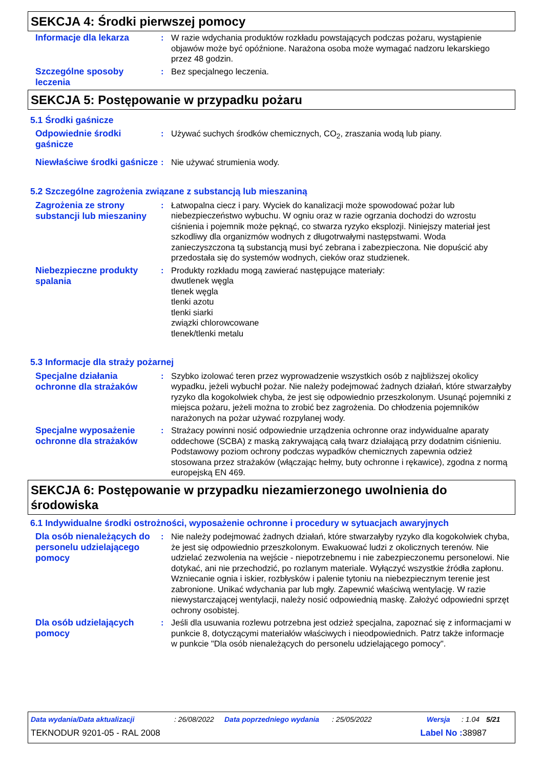SEKCJA 4: Środki pierwszej pomocy
Informacje dla lekarza
: W razie wdychania produktów rozkładu powstających podczas pożaru, wystąpienie objawów może być opóźnione. Narażona osoba może wymagać nadzoru lekarskiego przez 48 godzin.
Szczególne sposoby leczenia
: Bez specjalnego leczenia.
SEKCJA 5: Postępowanie w przypadku pożaru
5.1 Środki gaśnicze
Odpowiednie środki gaśnicze
: Używać suchych środków chemicznych, CO<sub>2</sub>, zraszania wodą lub piany.
Niewłaściwe środki gaśnicze
: Nie używać strumienia wody.
5.2 Szczególne zagrożenia związane z substancją lub mieszaniną
Zagrożenia ze strony substancji lub mieszaniny
: Łatwopalna ciecz i pary. Wyciek do kanalizacji może spowodować pożar lub niebezpieczeństwo wybuchu. W ogniu oraz w razie ogrzania dochodzi do wzrostu ciśnienia i pojemnik może pęknąć, co stwarza ryzyko eksplozji. Niniejszy materiał jest szkodliwy dla organizmów wodnych z długotrwałymi następstwami. Woda zanieczyszczona tą substancją musi być zebrana i zabezpieczona. Nie dopuścić aby przedostała się do systemów wodnych, cieków oraz studzienek.
Niebezpieczne produkty spalania
: Produkty rozkładu mogą zawierać następujące materiały:
dwutlenek węgla
tlenek węgla
tlenki azotu
tlenki siarki
związki chlorowcowane
tlenek/tlenki metalu
5.3 Informacje dla straży pożarnej
Specjalne działania ochronne dla strażaków
: Szybko izolować teren przez wyprowadzenie wszystkich osób z najbliższej okolicy wypadku, jeżeli wybuchł pożar. Nie należy podejmować żadnych działań, które stwarzałyby ryzyko dla kogokolwiek chyba, że jest się odpowiednio przeszkolonym. Usunąć pojemniki z miejsca pożaru, jeżeli można to zrobić bez zagrożenia. Do chłodzenia pojemników narażonych na pożar używać rozpylanej wody.
Specjalne wyposażenie ochronne dla strażaków
: Strażacy powinni nosić odpowiednie urządzenia ochronne oraz indywidualne aparaty oddechowe (SCBA) z maską zakrywającą całą twarz działającą przy dodatnim ciśnieniu. Podstawowy poziom ochrony podczas wypadków chemicznych zapewnia odzież stosowana przez strażaków (włączając hełmy, buty ochronne i rękawice), zgodna z normą europejską EN 469.
SEKCJA 6: Postępowanie w przypadku niezamierzonego uwolnienia do środowiska
6.1 Indywidualne środki ostrożności, wyposażenie ochronne i procedury w sytuacjach awaryjnych
Dla osób nienależących do personelu udzielającego pomocy
: Nie należy podejmować żadnych działań, które stwarzałyby ryzyko dla kogokolwiek chyba, że jest się odpowiednio przeszkolonym. Ewakuować ludzi z okolicznych terenów. Nie udzielać zezwolenia na wejście - niepotrzebnemu i nie zabezpieczonemu personelowi. Nie dotykać, ani nie przechodzić, po rozlanym materiale. Wyłączyć wszystkie źródła zapłonu. Wzniecanie ognia i iskier, rozbłysków i palenie tytoniu na niebezpiecznym terenie jest zabronione. Unikać wdychania par lub mgły. Zapewnić właściwą wentylację. W razie niewystarczającej wentylacji, należy nosić odpowiednią maskę. Założyć odpowiedni sprzęt ochrony osobistej.
Dla osób udzielających pomocy
: Jeśli dla usuwania rozlewu potrzebna jest odzież specjalna, zapoznać się z informacjami w punkcie 8, dotyczącymi materiałów właściwych i nieodpowiednich. Patrz także informacje w punkcie "Dla osób nienależących do personelu udzielającego pomocy".
Data wydania/Data aktualizacji: 26/08/2022 Data poprzedniego wydania: 25/05/2022 Wersja: 1.04 5/21
TEKNODUR 9201-05 - RAL 2008 Label No : 38987